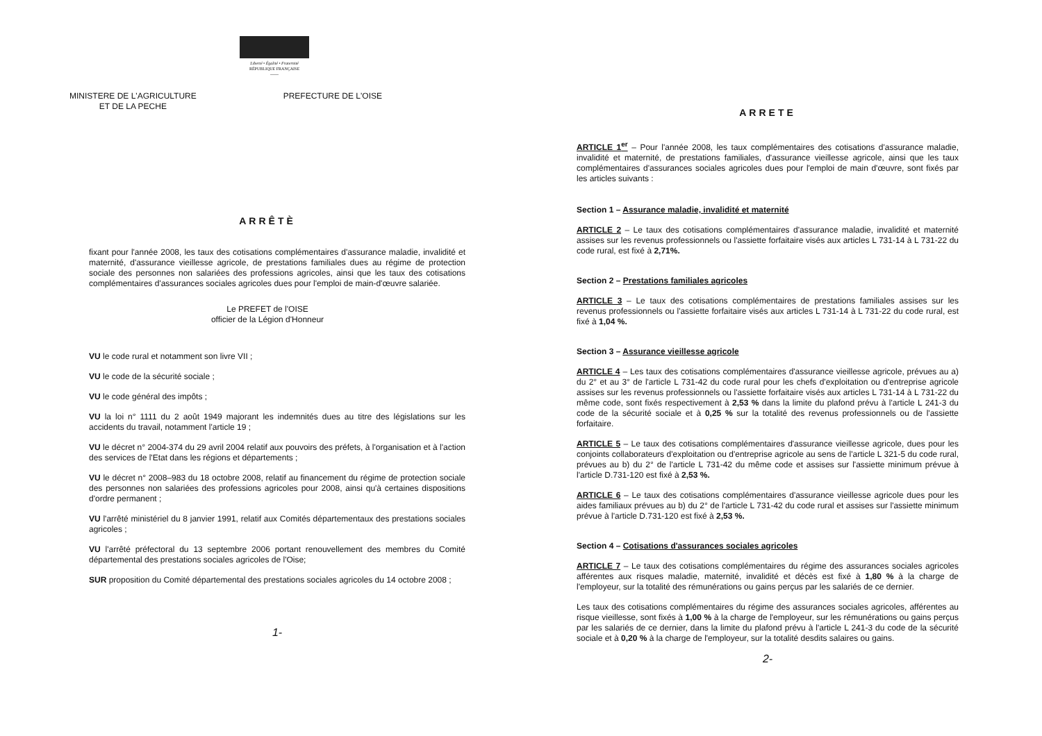Liberté • Égalité • Fraternité
RÉPUBLIQUE FRANÇAISE
------
MINISTERE DE L'AGRICULTURE
ET DE LA PECHE
PREFECTURE DE L'OISE
ARRÊTÈ
fixant pour l'année 2008, les taux des cotisations complémentaires d'assurance maladie, invalidité et maternité, d'assurance vieillesse agricole, de prestations familiales dues au régime de protection sociale des personnes non salariées des professions agricoles, ainsi que les taux des cotisations complémentaires d'assurances sociales agricoles dues pour l'emploi de main-d'œuvre salariée.
Le PREFET de l'OISE
officier de la Légion d'Honneur
VU le code rural et notamment son livre VII ;
VU le code de la sécurité sociale ;
VU le code général des impôts ;
VU la loi n° 1111 du 2 août 1949 majorant les indemnités dues au titre des législations sur les accidents du travail, notamment l'article 19 ;
VU le décret n° 2004-374 du 29 avril 2004 relatif aux pouvoirs des préfets, à l'organisation et à l'action des services de l'Etat dans les régions et départements ;
VU le décret n° 2008–983 du 18 octobre 2008, relatif au financement du régime de protection sociale des personnes non salariées des professions agricoles pour 2008, ainsi qu'à certaines dispositions d'ordre permanent ;
VU l'arrêté ministériel du 8 janvier 1991, relatif aux Comités départementaux des prestations sociales agricoles ;
VU l'arrêté préfectoral du 13 septembre 2006 portant renouvellement des membres du Comité départemental des prestations sociales agricoles de l'Oise;
SUR proposition du Comité départemental des prestations sociales agricoles du 14 octobre 2008 ;
1-
ARRETE
ARTICLE 1<sup>er</sup> – Pour l'année 2008, les taux complémentaires des cotisations d'assurance maladie, invalidité et maternité, de prestations familiales, d'assurance vieillesse agricole, ainsi que les taux complémentaires d'assurances sociales agricoles dues pour l'emploi de main d'œuvre, sont fixés par les articles suivants :
Section 1 – Assurance maladie, invalidité et maternité
ARTICLE 2 – Le taux des cotisations complémentaires d'assurance maladie, invalidité et maternité assises sur les revenus professionnels ou l'assiette forfaitaire visés aux articles L 731-14 à L 731-22 du code rural, est fixé à 2,71%.
Section 2 – Prestations familiales agricoles
ARTICLE 3 – Le taux des cotisations complémentaires de prestations familiales assises sur les revenus professionnels ou l'assiette forfaitaire visés aux articles L 731-14 à L 731-22 du code rural, est fixé à 1,04 %.
Section 3 – Assurance vieillesse agricole
ARTICLE 4 – Les taux des cotisations complémentaires d'assurance vieillesse agricole, prévues au a) du 2° et au 3° de l'article L 731-42 du code rural pour les chefs d'exploitation ou d'entreprise agricole assises sur les revenus professionnels ou l'assiette forfaitaire visés aux articles L 731-14 à L 731-22 du même code, sont fixés respectivement à 2,53 % dans la limite du plafond prévu à l'article L 241-3 du code de la sécurité sociale et à 0,25 % sur la totalité des revenus professionnels ou de l'assiette forfaitaire.
ARTICLE 5 – Le taux des cotisations complémentaires d'assurance vieillesse agricole, dues pour les conjoints collaborateurs d'exploitation ou d'entreprise agricole au sens de l'article L 321-5 du code rural, prévues au b) du 2° de l'article L 731-42 du même code et assises sur l'assiette minimum prévue à l'article D.731-120 est fixé à 2,53 %.
ARTICLE 6 – Le taux des cotisations complémentaires d'assurance vieillesse agricole dues pour les aides familiaux prévues au b) du 2° de l'article L 731-42 du code rural et assises sur l'assiette minimum prévue à l'article D.731-120 est fixé à 2,53 %.
Section 4 – Cotisations d'assurances sociales agricoles
ARTICLE 7 – Le taux des cotisations complémentaires du régime des assurances sociales agricoles afférentes aux risques maladie, maternité, invalidité et décès est fixé à 1,80 % à la charge de l'employeur, sur la totalité des rémunérations ou gains perçus par les salariés de ce dernier.
Les taux des cotisations complémentaires du régime des assurances sociales agricoles, afférentes au risque vieillesse, sont fixés à 1,00 % à la charge de l'employeur, sur les rémunérations ou gains perçus par les salariés de ce dernier, dans la limite du plafond prévu à l'article L 241-3 du code de la sécurité sociale et à 0,20 % à la charge de l'employeur, sur la totalité desdits salaires ou gains.
2-